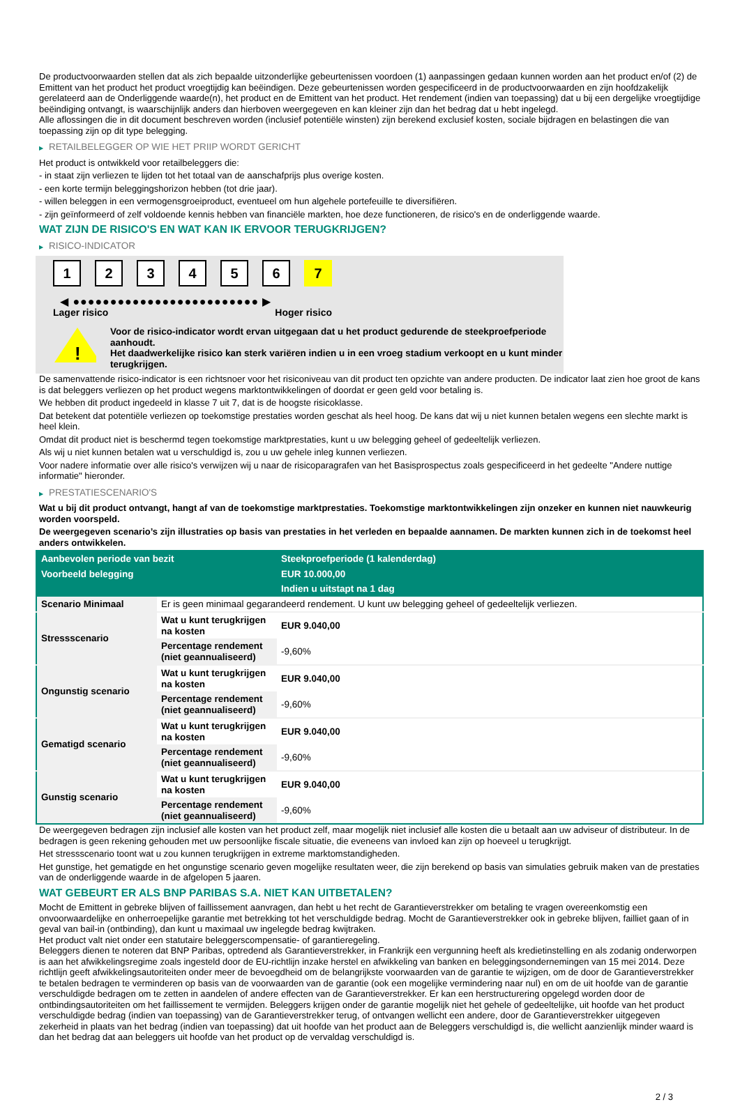De productvoorwaarden stellen dat als zich bepaalde uitzonderlijke gebeurtenissen voordoen (1) aanpassingen gedaan kunnen worden aan het product en/of (2) de Emittent van het product het product vroegtijdig kan beëindigen. Deze gebeurtenissen worden gespecificeerd in de productvoorwaarden en zijn hoofdzakelijk gerelateerd aan de Onderliggende waarde(n), het product en de Emittent van het product. Het rendement (indien van toepassing) dat u bij een dergelijke vroegtijdige beëindiging ontvangt, is waarschijnlijk anders dan hierboven weergegeven en kan kleiner zijn dan het bedrag dat u hebt ingelegd.
Alle aflossingen die in dit document beschreven worden (inclusief potentiële winsten) zijn berekend exclusief kosten, sociale bijdragen en belastingen die van toepassing zijn op dit type belegging.
▶ RETAILBELEGGER OP WIE HET PRIIP WORDT GERICHT
Het product is ontwikkeld voor retailbeleggers die:
- in staat zijn verliezen te lijden tot het totaal van de aanschafprijs plus overige kosten.
- een korte termijn beleggingshorizon hebben (tot drie jaar).
- willen beleggen in een vermogensgroeiproduct, eventueel om hun algehele portefeuille te diversifiëren.
- zijn geïnformeerd of zelf voldoende kennis hebben van financiële markten, hoe deze functioneren, de risico's en de onderliggende waarde.
WAT ZIJN DE RISICO'S EN WAT KAN IK ERVOOR TERUGKRIJGEN?
▶ RISICO-INDICATOR
1 2 3 4 5 6 7
◀ ●●●●●●●●●●●●●●●●●●●●●●●●● ▶
Lager risico Hoger risico
!
Voor de risico-indicator wordt ervan uitgegaan dat u het product gedurende de steekproefperiode aanhoudt.
Het daadwerkelijke risico kan sterk variëren indien u in een vroeg stadium verkoopt en u kunt minder terugkrijgen.
De samenvattende risico-indicator is een richtsnoer voor het risiconiveau van dit product ten opzichte van andere producten. De indicator laat zien hoe groot de kans is dat beleggers verliezen op het product wegens marktontwikkelingen of doordat er geen geld voor betaling is.
We hebben dit product ingedeeld in klasse 7 uit 7, dat is de hoogste risicoklasse.
Dat betekent dat potentiële verliezen op toekomstige prestaties worden geschat als heel hoog. De kans dat wij u niet kunnen betalen wegens een slechte markt is heel klein.
Omdat dit product niet is beschermd tegen toekomstige marktprestaties, kunt u uw belegging geheel of gedeeltelijk verliezen.
Als wij u niet kunnen betalen wat u verschuldigd is, zou u uw gehele inleg kunnen verliezen.
Voor nadere informatie over alle risico's verwijzen wij u naar de risicoparagrafen van het Basisprospectus zoals gespecificeerd in het gedeelte "Andere nuttige informatie" hieronder.
▶ PRESTATIESCENARIO'S
Wat u bij dit product ontvangt, hangt af van de toekomstige marktprestaties. Toekomstige marktontwikkelingen zijn onzeker en kunnen niet nauwkeurig worden voorspeld.
De weergegeven scenario’s zijn illustraties op basis van prestaties in het verleden en bepaalde aannamen. De markten kunnen zich in de toekomst heel anders ontwikkelen.
| Aanbevolen periode van bezit | | Steekproefperiode (1 kalenderdag) |
| --- | --- | --- |
| Voorbeeld belegging | | EUR 10.000,00 |
| | | Indien u uitstapt na 1 dag |
| Scenario Minimaal | Er is geen minimaal gegarandeerd rendement. U kunt uw belegging geheel of gedeeltelijk verliezen. | |
| Stressscenario | Wat u kunt terugkrijgen na kosten | EUR 9.040,00 |
| | Percentage rendement (niet geannualiseerd) | -9,60% |
| Ongunstig scenario | Wat u kunt terugkrijgen na kosten | EUR 9.040,00 |
| | Percentage rendement (niet geannualiseerd) | -9,60% |
| Gematigd scenario | Wat u kunt terugkrijgen na kosten | EUR 9.040,00 |
| | Percentage rendement (niet geannualiseerd) | -9,60% |
| Gunstig scenario | Wat u kunt terugkrijgen na kosten | EUR 9.040,00 |
| | Percentage rendement (niet geannualiseerd) | -9,60% |
De weergegeven bedragen zijn inclusief alle kosten van het product zelf, maar mogelijk niet inclusief alle kosten die u betaalt aan uw adviseur of distributeur. In de bedragen is geen rekening gehouden met uw persoonlijke fiscale situatie, die eveneens van invloed kan zijn op hoeveel u terugkrijgt.
Het stressscenario toont wat u zou kunnen terugkrijgen in extreme marktomstandigheden.
Het gunstige, het gematigde en het ongunstige scenario geven mogelijke resultaten weer, die zijn berekend op basis van simulaties gebruik maken van de prestaties van de onderliggende waarde in de afgelopen 5 jaaren.
WAT GEBEURT ER ALS BNP PARIBAS S.A. NIET KAN UITBETALEN?
Mocht de Emittent in gebreke blijven of faillissement aanvragen, dan hebt u het recht de Garantieverstrekker om betaling te vragen overeenkomstig een onvoorwaardelijke en onherroepelijke garantie met betrekking tot het verschuldigde bedrag. Mocht de Garantieverstrekker ook in gebreke blijven, failliet gaan of in geval van bail-in (ontbinding), dan kunt u maximaal uw ingelegde bedrag kwijtraken.
Het product valt niet onder een statutaire beleggerscompensatie- of garantieregeling.
Beleggers dienen te noteren dat BNP Paribas, optredend als Garantieverstrekker, in Frankrijk een vergunning heeft als kredietinstelling en als zodanig onderworpen is aan het afwikkelingsregime zoals ingesteld door de EU-richtlijn inzake herstel en afwikkeling van banken en beleggingsondernemingen van 15 mei 2014. Deze richtlijn geeft afwikkelingsautoriteiten onder meer de bevoegdheid om de belangrijkste voorwaarden van de garantie te wijzigen, om de door de Garantieverstrekker te betalen bedragen te verminderen op basis van de voorwaarden van de garantie (ook een mogelijke vermindering naar nul) en om de uit hoofde van de garantie verschuldigde bedragen om te zetten in aandelen of andere effecten van de Garantieverstrekker. Er kan een herstructurering opgelegd worden door de ontbindingsautoriteiten om het faillissement te vermijden. Beleggers krijgen onder de garantie mogelijk niet het gehele of gedeeltelijke, uit hoofde van het product verschuldigde bedrag (indien van toepassing) van de Garantieverstrekker terug, of ontvangen wellicht een andere, door de Garantieverstrekker uitgegeven zekerheid in plaats van het bedrag (indien van toepassing) dat uit hoofde van het product aan de Beleggers verschuldigd is, die wellicht aanzienlijk minder waard is dan het bedrag dat aan beleggers uit hoofde van het product op de vervaldag verschuldigd is.
2 / 3